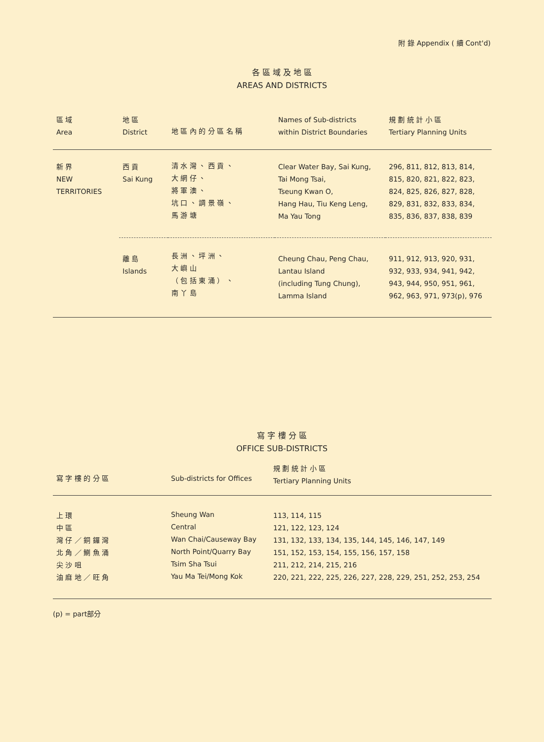附 錄 Appendix ( 續 Cont'd)
各 區 域 及 地 區
AREAS AND DISTRICTS
| 區 域 Area | 地 區 District | 地 區 內 的 分 區 名 稱 | Names of Sub-districts within District Boundaries | 規 劃 統 計 小 區 Tertiary Planning Units |
| --- | --- | --- | --- | --- |
| 新 界 NEW TERRITORIES | 西 貢 Sai Kung | 清 水 灣 、 西 貢 、 大 網 仔 、 將 軍 澳 、 坑 口 、 調 景 嶺 、 馬 游 塘 | Clear Water Bay, Sai Kung, Tai Mong Tsai, Tseung Kwan O, Hang Hau, Tiu Keng Leng, Ma Yau Tong | 296, 811, 812, 813, 814, 815, 820, 821, 822, 823, 824, 825, 826, 827, 828, 829, 831, 832, 833, 834, 835, 836, 837, 838, 839 |
| | 離 島 Islands | 長 洲 、 坪 洲 、 大 嶼 山 （ 包 括 東 涌 ） 、 南 丫 島 | Cheung Chau, Peng Chau, Lantau Island (including Tung Chung), Lamma Island | 911, 912, 913, 920, 931, 932, 933, 934, 941, 942, 943, 944, 950, 951, 961, 962, 963, 971, 973(p), 976 |
寫 字 樓 分 區
OFFICE SUB-DISTRICTS
| 寫 字 樓 的 分 區 | Sub-districts for Offices | 規 劃 統 計 小 區 Tertiary Planning Units |
| --- | --- | --- |
| 上 環 中 區 灣 仔 ／ 銅 鑼 灣 北 角 ／ 鰂 魚 涌 尖 沙 咀 油 麻 地 ／ 旺 角 | Sheung Wan Central Wan Chai/Causeway Bay North Point/Quarry Bay Tsim Sha Tsui Yau Ma Tei/Mong Kok | 113, 114, 115 121, 122, 123, 124 131, 132, 133, 134, 135, 144, 145, 146, 147, 149 151, 152, 153, 154, 155, 156, 157, 158 211, 212, 214, 215, 216 220, 221, 222, 225, 226, 227, 228, 229, 251, 252, 253, 254 |
(p) = part部分